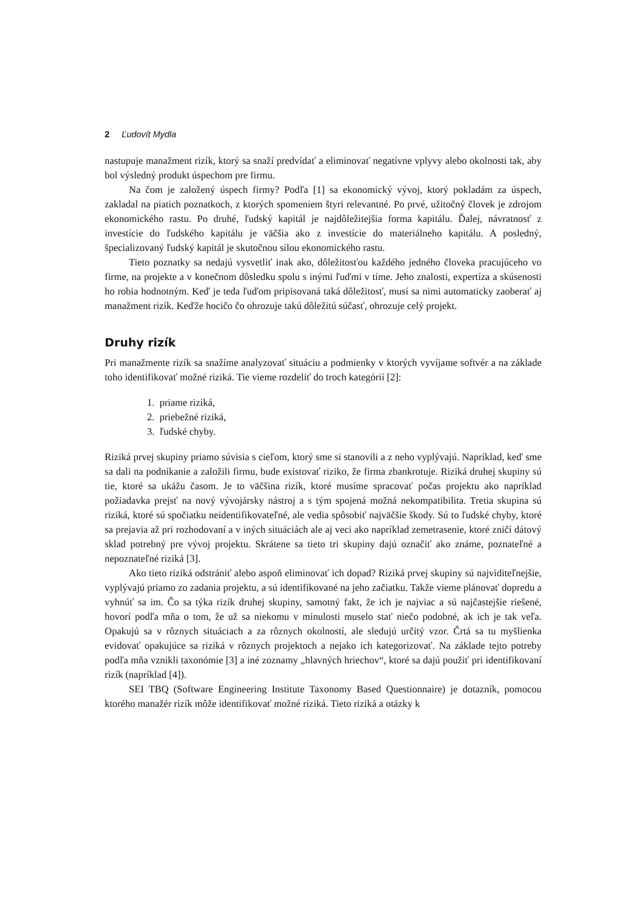2 Ľudovít Mydla
nastupuje manažment rizík, ktorý sa snaží predvídať a eliminovať negatívne vplyvy alebo okolnosti tak, aby bol výsledný produkt úspechom pre firmu.
Na čom je založený úspech firmy? Podľa [1] sa ekonomický vývoj, ktorý pokladám za úspech, zakladal na piatich poznatkoch, z ktorých spomeniem štyri relevantné. Po prvé, užitočný človek je zdrojom ekonomického rastu. Po druhé, ľudský kapitál je najdôležitejšia forma kapitálu. Ďalej, návratnosť z investície do ľudského kapitálu je väčšia ako z investície do materiálneho kapitálu. A posledný, špecializovaný ľudský kapitál je skutočnou silou ekonomického rastu.
Tieto poznatky sa nedajú vysvetliť inak ako, dôležitosťou každého jedného človeka pracujúceho vo firme, na projekte a v konečnom dôsledku spolu s inými ľuďmi v tíme. Jeho znalosti, expertíza a skúsenosti ho robia hodnotným. Keď je teda ľuďom pripisovaná taká dôležitosť, musí sa nimi automaticky zaoberať aj manažment rizík. Keďže hocičo čo ohrozuje takú dôležitú súčasť, ohrozuje celý projekt.
Druhy rizík
Pri manažmente rizík sa snažíme analyzovať situáciu a podmienky v ktorých vyvíjame softvér a na základe toho identifikovať možné riziká. Tie vieme rozdeliť do troch kategórií [2]:
1. priame riziká,
2. priebežné riziká,
3. ľudské chyby.
Riziká prvej skupiny priamo súvisia s cieľom, ktorý sme si stanovili a z neho vyplývajú. Napríklad, keď sme sa dali na podnikanie a založili firmu, bude existovať riziko, že firma zbankrotuje. Riziká druhej skupiny sú tie, ktoré sa ukážu časom. Je to väčšina rizík, ktoré musíme spracovať počas projektu ako napríklad požiadavka prejsť na nový vývojársky nástroj a s tým spojená možná nekompatibilita. Tretia skupina sú riziká, ktoré sú spočiatku neidentifikovateľné, ale vedia spôsobiť najväčšie škody. Sú to ľudské chyby, ktoré sa prejavia až pri rozhodovaní a v iných situáciách ale aj veci ako napríklad zemetrasenie, ktoré zničí dátový sklad potrebný pre vývoj projektu. Skrátene sa tieto tri skupiny dajú označiť ako známe, poznateľné a nepoznateľné riziká [3].
Ako tieto riziká odstrániť alebo aspoň eliminovať ich dopad? Riziká prvej skupiny sú najviditeľnejšie, vyplývajú priamo zo zadania projektu, a sú identifikované na jeho začiatku. Takže vieme plánovať dopredu a vyhnúť sa im. Čo sa týka rizík druhej skupiny, samotný fakt, že ich je najviac a sú najčastejšie riešené, hovorí podľa mňa o tom, že už sa niekomu v minulosti muselo stať niečo podobné, ak ich je tak veľa. Opakujú sa v rôznych situáciach a za rôznych okolností, ale sledujú určitý vzor. Črtá sa tu myšlienka evidovať opakujúce sa riziká v rôznych projektoch a nejako ich kategorizovať. Na základe tejto potreby podľa mňa vznikli taxonómie [3] a iné zoznamy „hlavných hriechov“, ktoré sa dajú použiť pri identifikovaní rizík (napríklad [4]).
SEI TBQ (Software Engineering Institute Taxonomy Based Questionnaire) je dotazník, pomocou ktorého manažér rizík môže identifikovať možné riziká. Tieto riziká a otázky k